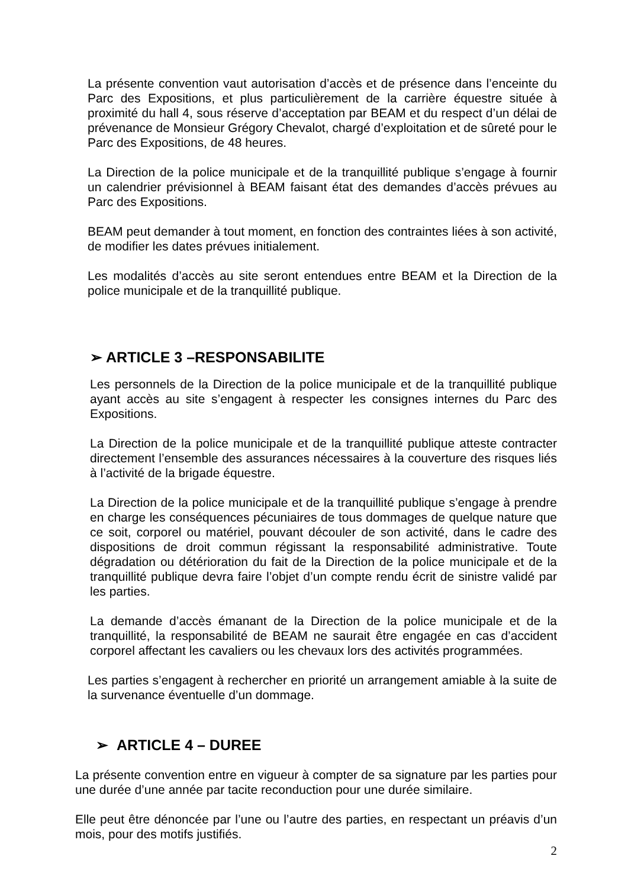La présente convention vaut autorisation d’accès et de présence dans l’enceinte du Parc des Expositions, et plus particulièrement de la carrière équestre située à proximité du hall 4, sous réserve d’acceptation par BEAM et du respect d’un délai de prévenance de Monsieur Grégory Chevalot, chargé d’exploitation et de sûreté pour le Parc des Expositions, de 48 heures.
La Direction de la police municipale et de la tranquillité publique s’engage à fournir un calendrier prévisionnel à BEAM faisant état des demandes d’accès prévues au Parc des Expositions.
BEAM peut demander à tout moment, en fonction des contraintes liées à son activité, de modifier les dates prévues initialement.
Les modalités d’accès au site seront entendues entre BEAM et la Direction de la police municipale et de la tranquillité publique.
➢ ARTICLE 3 –RESPONSABILITE
Les personnels de la Direction de la police municipale et de la tranquillité publique ayant accès au site s’engagent à respecter les consignes internes du Parc des Expositions.
La Direction de la police municipale et de la tranquillité publique atteste contracter directement l’ensemble des assurances nécessaires à la couverture des risques liés à l’activité de la brigade équestre.
La Direction de la police municipale et de la tranquillité publique s’engage à prendre en charge les conséquences pécuniaires de tous dommages de quelque nature que ce soit, corporel ou matériel, pouvant découler de son activité, dans le cadre des dispositions de droit commun régissant la responsabilité administrative. Toute dégradation ou détérioration du fait de la Direction de la police municipale et de la tranquillité publique devra faire l’objet d’un compte rendu écrit de sinistre validé par les parties.
La demande d’accès émanant de la Direction de la police municipale et de la tranquillité, la responsabilité de BEAM ne saurait être engagée en cas d’accident corporel affectant les cavaliers ou les chevaux lors des activités programmées.
Les parties s’engagent à rechercher en priorité un arrangement amiable à la suite de la survenance éventuelle d’un dommage.
➢ ARTICLE 4 – DUREE
La présente convention entre en vigueur à compter de sa signature par les parties pour une durée d’une année par tacite reconduction pour une durée similaire.
Elle peut être dénoncée par l’une ou l’autre des parties, en respectant un préavis d’un mois, pour des motifs justifiés.
2